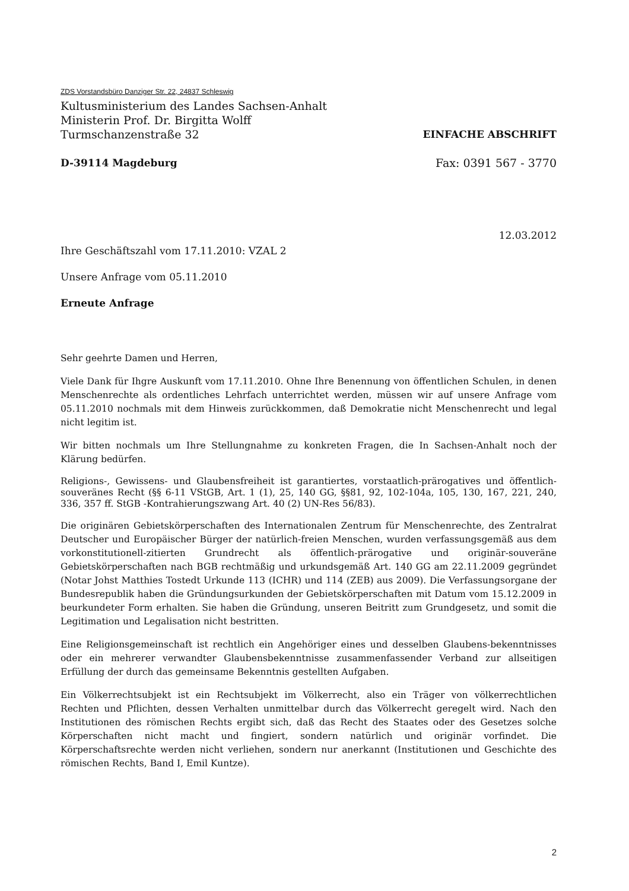ZDS Vorstandsbüro Danziger Str. 22, 24837 Schleswig
Kultusministerium des Landes Sachsen-Anhalt
Ministerin Prof. Dr. Birgitta Wolff
Turmschanzenstraße 32 EINFACHE ABSCHRIFT
D-39114 Magdeburg Fax: 0391 567 - 3770
12.03.2012
Ihre Geschäftszahl vom 17.11.2010: VZAL 2
Unsere Anfrage vom 05.11.2010
Erneute Anfrage
Sehr geehrte Damen und Herren,
Viele Dank für Ihgre Auskunft vom 17.11.2010. Ohne Ihre Benennung von öffentlichen Schulen, in denen Menschenrechte als ordentliches Lehrfach unterrichtet werden, müssen wir auf unsere Anfrage vom 05.11.2010 nochmals mit dem Hinweis zurückkommen, daß Demokratie nicht Menschenrecht und legal nicht legitim ist.
Wir bitten nochmals um Ihre Stellungnahme zu konkreten Fragen, die In Sachsen-Anhalt noch der Klärung bedürfen.
Religions-, Gewissens- und Glaubensfreiheit ist garantiertes, vorstaatlich-prärogatives und öffentlich-souveränes Recht (§§ 6-11 VStGB, Art. 1 (1), 25, 140 GG, §§81, 92, 102-104a, 105, 130, 167, 221, 240, 336, 357 ff. StGB -Kontrahierungszwang Art. 40 (2) UN-Res 56/83).
Die originären Gebietskörperschaften des Internationalen Zentrum für Menschenrechte, des Zentralrat Deutscher und Europäischer Bürger der natürlich-freien Menschen, wurden verfassungsgemäß aus dem vorkonstitutionell-zitierten Grundrecht als öffentlich-prärogative und originär-souveräne Gebietskörperschaften nach BGB rechtmäßig und urkundsgemäß Art. 140 GG am 22.11.2009 gegründet (Notar Johst Matthies Tostedt Urkunde 113 (ICHR) und 114 (ZEB) aus 2009). Die Verfassungsorgane der Bundesrepublik haben die Gründungsurkunden der Gebietskörperschaften mit Datum vom 15.12.2009 in beurkundeter Form erhalten. Sie haben die Gründung, unseren Beitritt zum Grundgesetz, und somit die Legitimation und Legalisation nicht bestritten.
Eine Religionsgemeinschaft ist rechtlich ein Angehöriger eines und desselben Glaubens-bekenntnisses oder ein mehrerer verwandter Glaubensbekenntnisse zusammenfassender Verband zur allseitigen Erfüllung der durch das gemeinsame Bekenntnis gestellten Aufgaben.
Ein Völkerrechtsubjekt ist ein Rechtsubjekt im Völkerrecht, also ein Träger von völkerrechtlichen Rechten und Pflichten, dessen Verhalten unmittelbar durch das Völkerrecht geregelt wird. Nach den Institutionen des römischen Rechts ergibt sich, daß das Recht des Staates oder des Gesetzes solche Körperschaften nicht macht und fingiert, sondern natürlich und originär vorfindet. Die Körperschaftsrechte werden nicht verliehen, sondern nur anerkannt (Institutionen und Geschichte des römischen Rechts, Band I, Emil Kuntze).
2